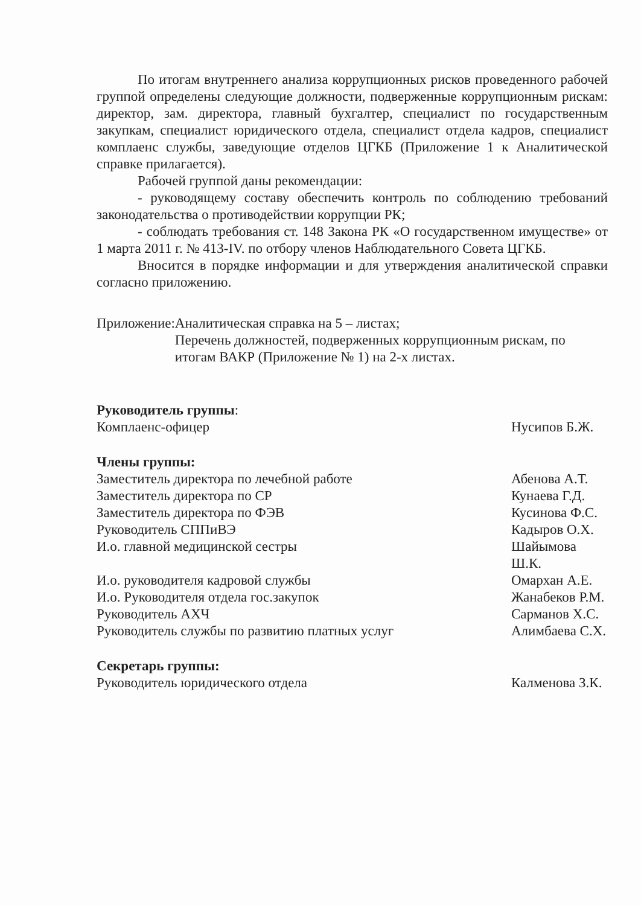По итогам внутреннего анализа коррупционных рисков проведенного рабочей группой определены следующие должности, подверженные коррупционным рискам: директор, зам. директора, главный бухгалтер, специалист по государственным закупкам, специалист юридического отдела, специалист отдела кадров, специалист комплаенс службы, заведующие отделов ЦГКБ (Приложение 1 к Аналитической справке прилагается).
Рабочей группой даны рекомендации:
- руководящему составу обеспечить контроль по соблюдению требований законодательства о противодействии коррупции РК;
- соблюдать требования ст. 148 Закона РК «О государственном имуществе» от 1 марта 2011 г. № 413-IV. по отбору членов Наблюдательного Совета ЦГКБ.
Вносится в порядке информации и для утверждения аналитической справки согласно приложению.
Приложение: Аналитическая справка на 5 – листах;
Перечень должностей, подверженных коррупционным рискам, по итогам ВАКР (Приложение № 1) на 2-х листах.
Руководитель группы:
Комплаенс-офицер Нусипов Б.Ж.
Члены группы:
Заместитель директора по лечебной работе Абенова А.Т.
Заместитель директора по СР Кунаева Г.Д.
Заместитель директора по ФЭВ Кусинова Ф.С.
Руководитель СППиВЭ Кадыров О.Х.
И.о. главной медицинской сестры Шайымова Ш.К.
И.о. руководителя кадровой службы Омархан А.Е.
И.о. Руководителя отдела гос.закупок Жанабеков Р.М.
Руководитель АХЧ Сарманов Х.С.
Руководитель службы по развитию платных услуг Алимбаева С.Х.
Секретарь группы:
Руководитель юридического отдела Калменова З.К.